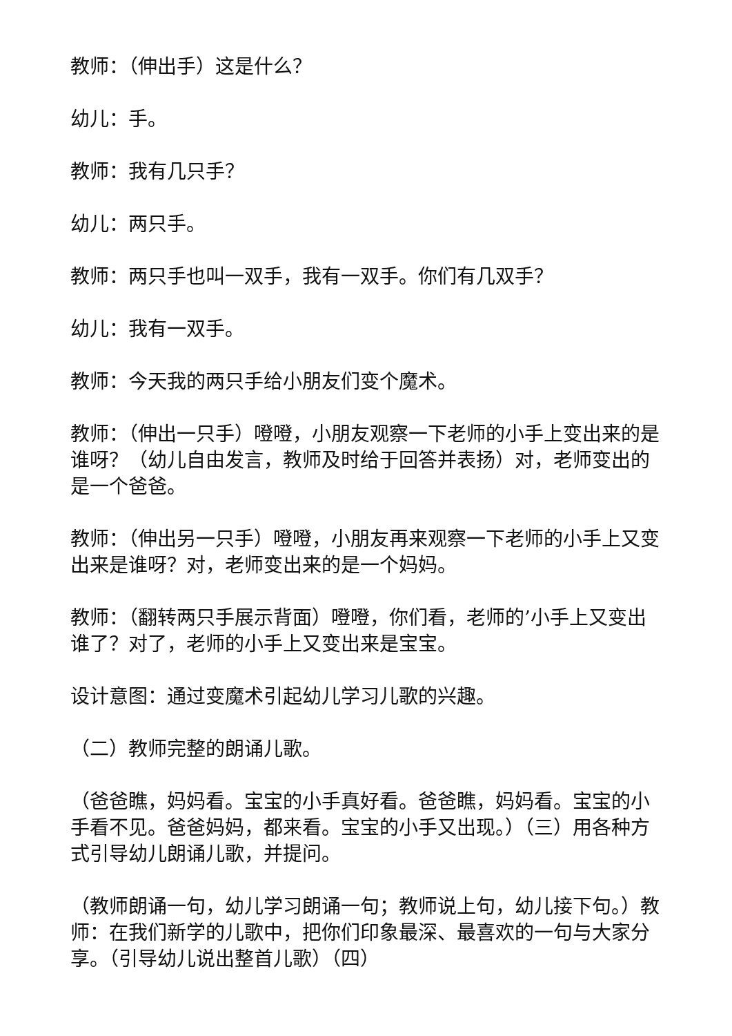教师：（伸出手）这是什么？
幼儿：手。
教师：我有几只手？
幼儿：两只手。
教师：两只手也叫一双手，我有一双手。你们有几双手？
幼儿：我有一双手。
教师：今天我的两只手给小朋友们变个魔术。
教师：（伸出一只手）噔噔，小朋友观察一下老师的小手上变出来的是谁呀？（幼儿自由发言，教师及时给于回答并表扬）对，老师变出的是一个爸爸。
教师：（伸出另一只手）噔噔，小朋友再来观察一下老师的小手上又变出来是谁呀？对，老师变出来的是一个妈妈。
教师：（翻转两只手展示背面）噔噔，你们看，老师的’小手上又变出谁了？对了，老师的小手上又变出来是宝宝。
设计意图：通过变魔术引起幼儿学习儿歌的兴趣。
（二）教师完整的朗诵儿歌。
（爸爸瞧，妈妈看。宝宝的小手真好看。爸爸瞧，妈妈看。宝宝的小手看不见。爸爸妈妈，都来看。宝宝的小手又出现。）（三）用各种方式引导幼儿朗诵儿歌，并提问。
（教师朗诵一句，幼儿学习朗诵一句；教师说上句，幼儿接下句。）教师：在我们新学的儿歌中，把你们印象最深、最喜欢的一句与大家分享。（引导幼儿说出整首儿歌）（四）